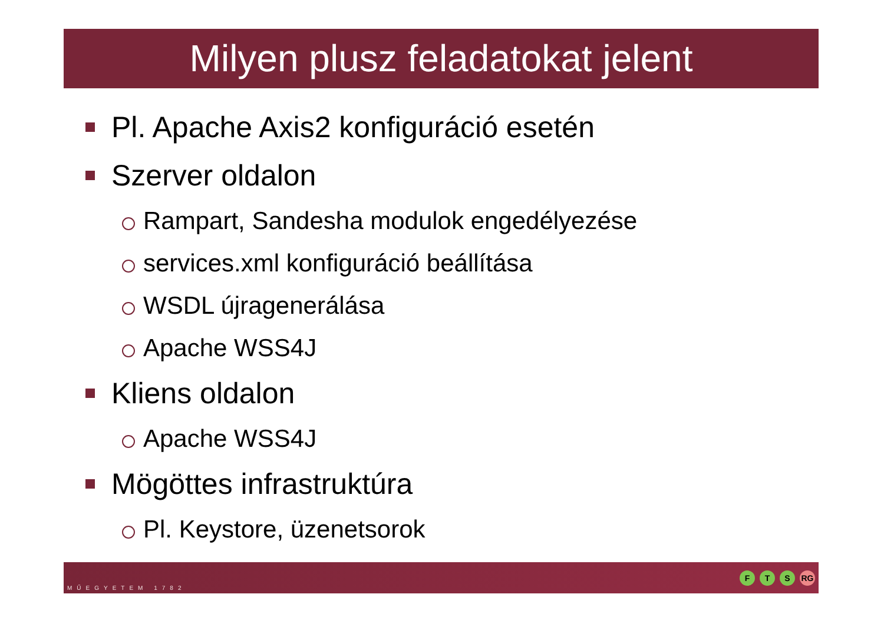Milyen plusz feladatokat jelent
Pl. Apache Axis2 konfiguráció esetén
Szerver oldalon
Rampart, Sandesha modulok engedélyezése
services.xml konfiguráció beállítása
WSDL újragenerálása
Apache WSS4J
Kliens oldalon
Apache WSS4J
Mögöttes infrastruktúra
Pl. Keystore, üzenetsorok
MŰEGYETEM 1782
F T S RG